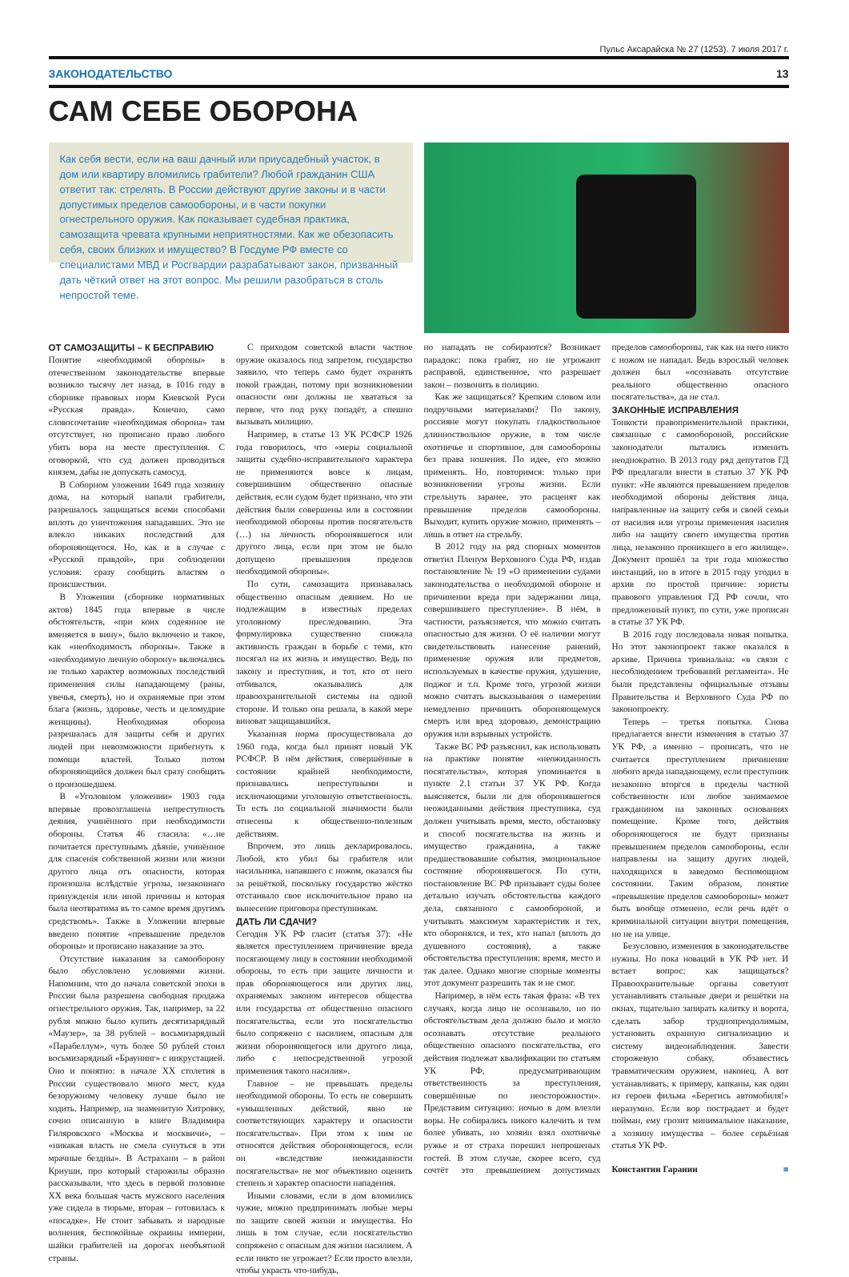Пульс Аксарайска № 27 (1253). 7 июля 2017 г.
ЗАКОНОДАТЕЛЬСТВО 13
САМ СЕБЕ ОБОРОНА
Как себя вести, если на ваш дачный или приусадебный участок, в дом или квартиру вломились грабители? Любой гражданин США ответит так: стрелять. В России действуют другие законы и в части допустимых пределов самообороны, и в части покупки огнестрельного оружия. Как показывает судебная практика, самозащита чревата крупными неприятностями. Как же обезопасить себя, своих близких и имущество? В Госдуме РФ вместе со специалистами МВД и Росгвардии разрабатывают закон, призванный дать чёткий ответ на этот вопрос. Мы решили разобраться в столь непростой теме.
ОТ САМОЗАЩИТЫ – К БЕСПРАВИЮ
Понятие «необходимой обороны» в отечественном законодательстве впервые возникло тысячу лет назад, в 1016 году в сборнике правовых норм Киевской Руси «Русская правда». Конечно, само словосочетание «необходимая оборона» там отсутствует, но прописано право любого убить вора на месте преступления. С оговоркой, что суд должен проводиться князем, дабы не допускать самосуд.
В Соборном уложении 1649 года хозяину дома, на который напали грабители, разрешалось защищаться всеми способами вплоть до уничтожения нападавших. Это не влекло никаких последствий для обороняющегося. Но, как и в случае с «Русской правдой», при соблюдении условия: сразу сообщить властям о происшествии.
В Уложении (сборнике нормативных актов) 1845 года впервые в числе обстоятельств, «при коих содеянное не вменяется в вину», было включено и такое, как «необходимость обороны». Также в «необходимую личную оборону» включались не только характер возможных последствий применения силы нападающему (раны, увечья, смерть), но и охраняемые при этом блага (жизнь, здоровье, честь и целомудрие женщины). Необходимая оборона разрешалась для защиты себя и других людей при невозможности прибегнуть к помощи властей. Только потом обороняющийся должен был сразу сообщить о произошедшем.
В «Уголовном уложении» 1903 года впервые провозглашена непреступность деяния, учинённого при необходимости обороны. Статья 46 гласила: «…не почитается преступнымъ дѣяніе, учинённое для спасенія собственной жизни или жизни другого лица отъ опасности, которая произошла вслѣдствіе угрозы, незаконнаго принужденія или иной причины и которая была неотвратима въ то самое время другимъ средствомъ». Также в Уложении впервые введено понятие «превышение пределов обороны» и прописано наказание за это.
Отсутствие наказания за самооборону было обусловлено условиями жизни. Напомним, что до начала советской эпохи в России была разрешена свободная продажа огнестрельного оружия. Так, например, за 22 рубля можно было купить десятизарядный «Маузер», за 38 рублей – восьмизарядный «Парабеллум», чуть более 50 рублей стоил восьмизарядный «Браунинг» с инкрустацией. Оно и понятно: в начале XX столетия в России существовало много мест, куда безоружному человеку лучше было не ходить. Например, на знаменитую Хитровку, сочно описанную в книге Владимира Гиляровского «Москва и москвичи», – «никакая власть не смела сунуться в эти мрачные бездны». В Астрахани – в район Криуши, про который старожилы образно рассказывали, что здесь в первой половине XX века большая часть мужского населения уже сидела в тюрьме, вторая – готовилась к «посадке». Не стоит забывать и народные волнения, беспокойные окраины империи, шайки грабителей на дорогах необъятной страны.
С приходом советской власти частное оружие оказалось под запретом, государство заявило, что теперь само будет охранять покой граждан, потому при возникновении опасности они должны не хвататься за первое, что под руку попадёт, а спешно вызывать милицию.
Например, в статье 13 УК РСФСР 1926 года говорилось, что «меры социальной защиты судебно-исправительного характера не применяются вовсе к лицам, совершившим общественно опасные действия, если судом будет признано, что эти действия были совершены или в состоянии необходимой обороны против посягательств (…) на личность оборонявшегося или другого лица, если при этом не было допущено превышения пределов необходимой обороны».
По сути, самозащита признавалась общественно опасным деянием. Но не подлежащим в известных пределах уголовному преследованию. Эта формулировка существенно снижала активность граждан в борьбе с теми, кто посягал на их жизнь и имущество. Ведь по закону и преступник, и тот, кто от него отбивался, оказывались для правоохранительной системы на одной стороне. И только она решала, в какой мере виноват защищавшийся.
Указанная норма просуществовала до 1960 года, когда был принят новый УК РСФСР. В нём действия, совершённые в состоянии крайней необходимости, признавались непреступными и исключающими уголовную ответственность. То есть по социальной значимости были отнесены к общественно-полезным действиям.
Впрочем, это лишь декларировалось. Любой, кто убил бы грабителя или насильника, напавшего с ножом, оказался бы за решёткой, поскольку государство жёстко отстаивало свое исключительное право на вынесение приговора преступникам.
ДАТЬ ЛИ СДАЧИ?
Сегодня УК РФ гласит (статья 37): «Не является преступлением причинение вреда посягающему лицу в состоянии необходимой обороны, то есть при защите личности и прав обороняющегося или других лиц, охраняемых законом интересов общества или государства от общественно опасного посягательства, если это посягательство было сопряжено с насилием, опасным для жизни обороняющегося или другого лица, либо с непосредственной угрозой применения такого насилия».
Главное – не превышать пределы необходимой обороны. То есть не совершать «умышленных действий, явно не соответствующих характеру и опасности посягательства». При этом к ним не относятся действия обороняющегося, если он «вследствие неожиданности посягательства» не мог объективно оценить степень и характер опасности нападения.
Иными словами, если в дом вломились чужие, можно предпринимать любые меры по защите своей жизни и имущества. Но лишь в том случае, если посягательство сопряжено с опасным для жизни насилием. А если никто не угрожает? Если просто влезли, чтобы украсть что-нибудь,
но нападать не собираются? Возникает парадокс: пока грабят, но не угрожают расправой, единственное, что разрешает закон – позвонить в полицию.
Как же защищаться? Крепким словом или подручными материалами? По закону, россияне могут покупать гладкоствольное длинноствольное оружие, в том числе охотничье и спортивное, для самообороны без права ношения. По идее, его можно применять. Но, повторимся: только при возникновении угрозы жизни. Если стрельнуть заранее, это расценят как превышение пределов самообороны. Выходит, купить оружие можно, применять – лишь в ответ на стрельбу.
В 2012 году на ряд спорных моментов ответил Пленум Верховного Суда РФ, издав постановление № 19 «О применении судами законодательства о необходимой обороне и причинении вреда при задержании лица, совершившего преступление». В нём, в частности, разъясняется, что можно считать опасностью для жизни. О её наличии могут свидетельствовать нанесение ранений, применение оружия или предметов, используемых в качестве оружия, удушение, поджог и т.п. Кроме того, угрозой жизни можно считать высказывания о намерении немедленно причинить обороняющемуся смерть или вред здоровью, демонстрацию оружия или взрывных устройств.
Также ВС РФ разъяснил, как использовать на практике понятие «неожиданность посягательства», которая упоминается в пункте 2.1 статьи 37 УК РФ. Когда выясняется, были ли для оборонявшегося неожиданными действия преступника, суд должен учитывать время, место, обстановку и способ посягательства на жизнь и имущество гражданина, а также предшествовавшие события, эмоциональное состояние оборонявшегося. По сути, постановление ВС РФ призывает суды более детально изучать обстоятельства каждого дела, связанного с самообороной, и учитывать максимум характеристик и тех, кто оборонялся, и тех, кто напал (вплоть до душевного состояния), а также обстоятельства преступления: время, место и так далее. Однако многие спорные моменты этот документ разрешить так и не смог.
Например, в нём есть такая фраза: «В тех случаях, когда лицо не осознавало, но по обстоятельствам дела должно было и могло осознавать отсутствие реального общественно опасного посягательства, его действия подлежат квалификации по статьям УК РФ, предусматривающим ответственность за преступления, совершённые по неосторожности». Представим ситуацию: ночью в дом влезли воры. Не собирались никого калечить и тем более убивать, но хозяин взял охотничье ружье и от страха порешил непрошеных гостей. В этом случае, скорее всего, суд сочтёт это превышением допустимых пределов самообороны, так как на него никто с ножом не нападал. Ведь взрослый человек должен был «осознавать отсутствие реального общественно опасного посягательства», да не стал.
ЗАКОННЫЕ ИСПРАВЛЕНИЯ
Тонкости правоприменительной практики, связанные с самообороной, российские законодатели пытались изменить неоднократно. В 2013 году ряд депутатов ГД РФ предлагали внести в статью 37 УК РФ пункт: «Не являются превышением пределов необходимой обороны действия лица, направленные на защиту себя и своей семьи от насилия или угрозы применения насилия либо на защиту своего имущества против лица, незаконно проникшего в его жилище». Документ прошёл за три года множество инстанций, но в итоге в 2015 году угодил в архив по простой причине: юристы правового управления ГД РФ сочли, что предложенный пункт, по сути, уже прописан в статье 37 УК РФ.
В 2016 году последовала новая попытка. Но этот законопроект также оказался в архиве. Причина тривиальна: «в связи с несоблюдением требований регламента». Не были представлены официальные отзывы Правительства и Верховного Суда РФ по законопроекту.
Теперь – третья попытка. Снова предлагается внести изменения в статью 37 УК РФ, а именно – прописать, что не считается преступлением причинение любого вреда нападающему, если преступник незаконно вторгся в пределы частной собственности или любое занимаемое гражданином на законных основаниях помещение. Кроме того, действия обороняющегося не будут признаны превышением пределов самообороны, если направлены на защиту других людей, находящихся в заведомо беспомощном состоянии. Таким образом, понятие «превышение пределов самообороны» может быть вообще отменено, если речь идёт о криминальной ситуации внутри помещения, но не на улице.
Безусловно, изменения в законодательстве нужны. Но пока новаций в УК РФ нет. И встает вопрос: как защищаться? Правоохранительные органы советуют устанавливать стальные двери и решётки на окнах, тщательно запирать калитку и ворота, сделать забор труднопреодолимым, установить охранную сигнализацию и систему видеонаблюдения. Завести сторожевую собаку, обзавестись травматическим оружием, наконец. А вот устанавливать, к примеру, капканы, как один из героев фильма «Берегись автомобиля!» неразумно. Если вор пострадает и будет пойман, ему грозит минимальное наказание, а хозяину имущества – более серьёзная статья УК РФ.
Константин Гаранин ■